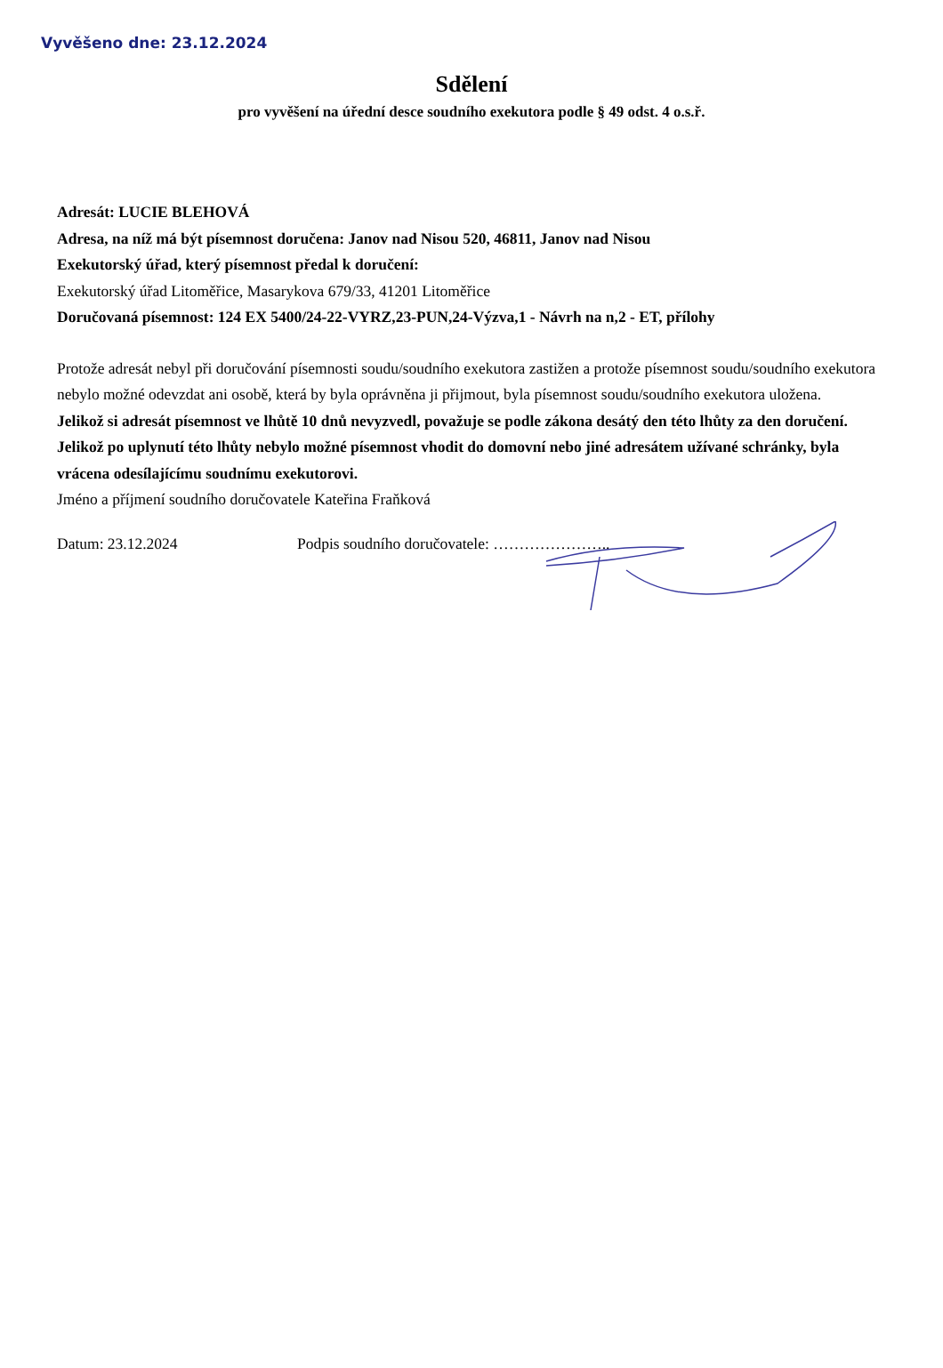Vyvěšeno dne: 23.12.2024
Sdělení
pro vyvěšení na úřední desce soudního exekutora podle § 49 odst. 4 o.s.ř.
Adresát: LUCIE BLEHOVÁ
Adresa, na níž má být písemnost doručena: Janov nad Nisou 520, 46811, Janov nad Nisou
Exekutorský úřad, který písemnost předal k doručení:
Exekutorský úřad Litoměřice, Masarykova 679/33, 41201 Litoměřice
Doručovaná písemnost: 124 EX 5400/24-22-VYRZ,23-PUN,24-Výzva,1 - Návrh na n,2 - ET, přílohy
Protože adresát nebyl při doručování písemnosti soudu/soudního exekutora zastižen a protože písemnost soudu/soudního exekutora nebylo možné odevzdat ani osobě, která by byla oprávněna ji přijmout, byla písemnost soudu/soudního exekutora uložena.
Jelikož si adresát písemnost ve lhůtě 10 dnů nevyzvedl, považuje se podle zákona desátý den této lhůty za den doručení. Jelikož po uplynutí této lhůty nebylo možné písemnost vhodit do domovní nebo jiné adresátem užívané schránky, byla vrácena odesílajícímu soudnímu exekutorovi.
Jméno a příjmení soudního doručovatele Kateřina Fraňková
Datum: 23.12.2024 Podpis soudního doručovatele: …………………..